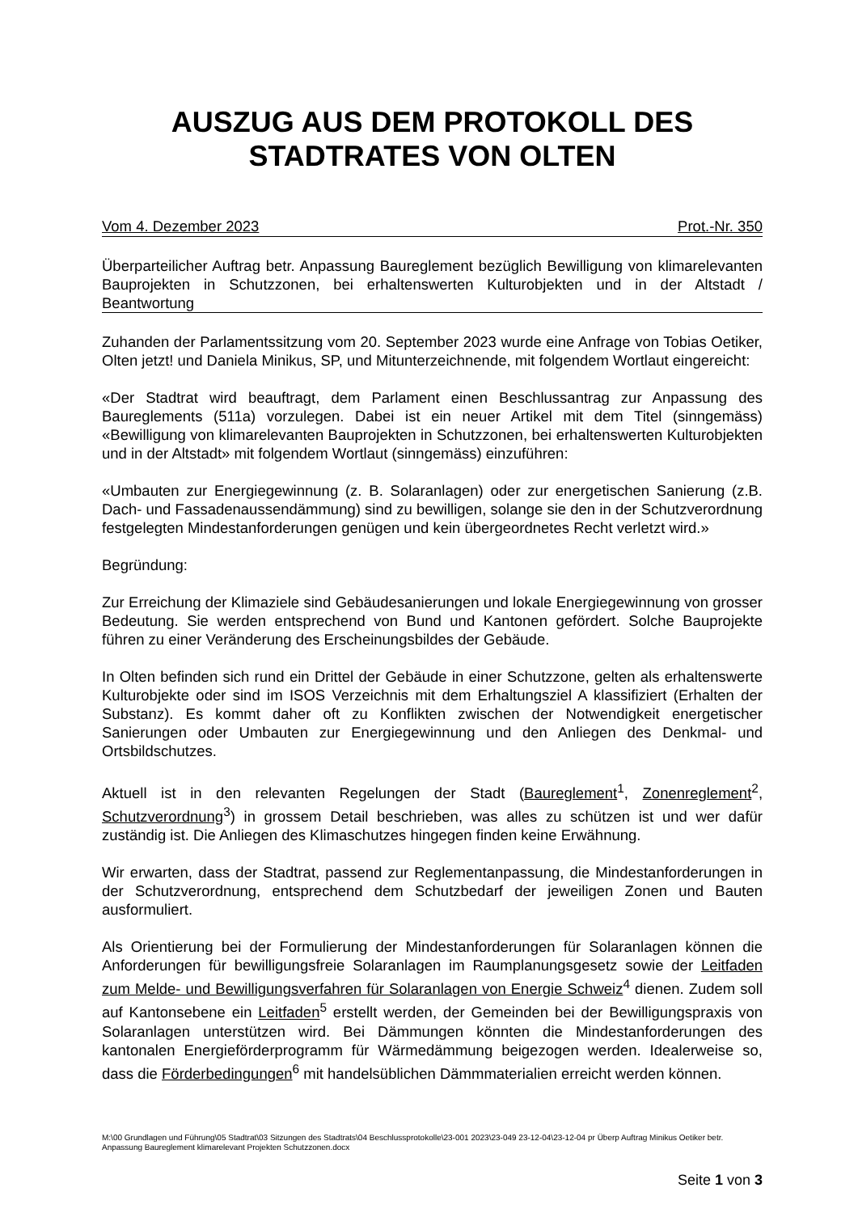AUSZUG AUS DEM PROTOKOLL DES
STADTRATES VON OLTEN
Vom 4. Dezember 2023 Prot.-Nr. 350
Überparteilicher Auftrag betr. Anpassung Baureglement bezüglich Bewilligung von klimarelevanten Bauprojekten in Schutzzonen, bei erhaltenswerten Kulturobjekten und in der Altstadt / Beantwortung
Zuhanden der Parlamentssitzung vom 20. September 2023 wurde eine Anfrage von Tobias Oetiker, Olten jetzt! und Daniela Minikus, SP, und Mitunterzeichnende, mit folgendem Wortlaut eingereicht:
«Der Stadtrat wird beauftragt, dem Parlament einen Beschlussantrag zur Anpassung des Baureglements (511a) vorzulegen. Dabei ist ein neuer Artikel mit dem Titel (sinngemäss) «Bewilligung von klimarelevanten Bauprojekten in Schutzzonen, bei erhaltenswerten Kulturobjekten und in der Altstadt» mit folgendem Wortlaut (sinngemäss) einzuführen:
«Umbauten zur Energiegewinnung (z. B. Solaranlagen) oder zur energetischen Sanierung (z.B. Dach- und Fassadenaussendämmung) sind zu bewilligen, solange sie den in der Schutzverordnung festgelegten Mindestanforderungen genügen und kein übergeordnetes Recht verletzt wird.»
Begründung:
Zur Erreichung der Klimaziele sind Gebäudesanierungen und lokale Energiegewinnung von grosser Bedeutung. Sie werden entsprechend von Bund und Kantonen gefördert. Solche Bauprojekte führen zu einer Veränderung des Erscheinungsbildes der Gebäude.
In Olten befinden sich rund ein Drittel der Gebäude in einer Schutzzone, gelten als erhaltenswerte Kulturobjekte oder sind im ISOS Verzeichnis mit dem Erhaltungsziel A klassifiziert (Erhalten der Substanz). Es kommt daher oft zu Konflikten zwischen der Notwendigkeit energetischer Sanierungen oder Umbauten zur Energiegewinnung und den Anliegen des Denkmal- und Ortsbildschutzes.
Aktuell ist in den relevanten Regelungen der Stadt (Baureglement<sup>1</sup>, Zonenreglement<sup>2</sup>, Schutzverordnung<sup>3</sup>) in grossem Detail beschrieben, was alles zu schützen ist und wer dafür zuständig ist. Die Anliegen des Klimaschutzes hingegen finden keine Erwähnung.
Wir erwarten, dass der Stadtrat, passend zur Reglementanpassung, die Mindestanforderungen in der Schutzverordnung, entsprechend dem Schutzbedarf der jeweiligen Zonen und Bauten ausformuliert.
Als Orientierung bei der Formulierung der Mindestanforderungen für Solaranlagen können die Anforderungen für bewilligungsfreie Solaranlagen im Raumplanungsgesetz sowie der Leitfaden zum Melde- und Bewilligungsverfahren für Solaranlagen von Energie Schweiz<sup>4</sup> dienen. Zudem soll auf Kantonsebene ein Leitfaden<sup>5</sup> erstellt werden, der Gemeinden bei der Bewilligungspraxis von Solaranlagen unterstützen wird. Bei Dämmungen könnten die Mindestanforderungen des kantonalen Energieförderprogramm für Wärmedämmung beigezogen werden. Idealerweise so, dass die Förderbedingungen<sup>6</sup> mit handelsüblichen Dämmmaterialien erreicht werden können.
M:\00 Grundlagen und Führung\05 Stadtrat\03 Sitzungen des Stadtrats\04 Beschlussprotokolle\23-001 2023\23-049 23-12-04\23-12-04 pr Überp Auftrag Minikus Oetiker betr. Anpassung Baureglement klimarelevant Projekten Schutzzonen.docx
Seite 1 von 3